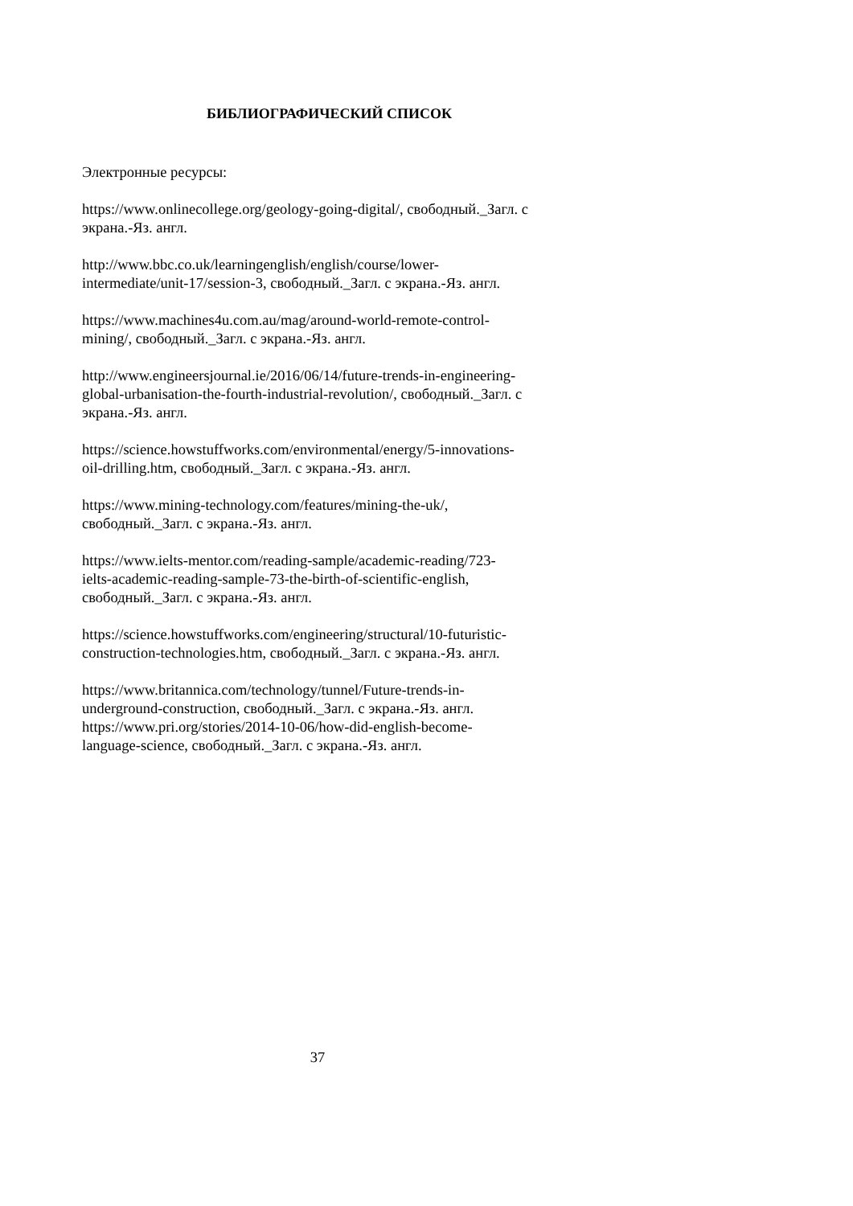БИБЛИОГРАФИЧЕСКИЙ СПИСОК
Электронные ресурсы:
https://www.onlinecollege.org/geology-going-digital/, свободный._Загл. с экрана.-Яз. англ.
http://www.bbc.co.uk/learningenglish/english/course/lower-
intermediate/unit-17/session-3, свободный._Загл. с экрана.-Яз. англ.
https://www.machines4u.com.au/mag/around-world-remote-control-
mining/, свободный._Загл. с экрана.-Яз. англ.
http://www.engineersjournal.ie/2016/06/14/future-trends-in-engineering-
global-urbanisation-the-fourth-industrial-revolution/, свободный._Загл. с экрана.-Яз. англ.
https://science.howstuffworks.com/environmental/energy/5-innovations-
oil-drilling.htm, свободный._Загл. с экрана.-Яз. англ.
https://www.mining-technology.com/features/mining-the-uk/,
свободный._Загл. с экрана.-Яз. англ.
https://www.ielts-mentor.com/reading-sample/academic-reading/723-
ielts-academic-reading-sample-73-the-birth-of-scientific-english,
свободный._Загл. с экрана.-Яз. англ.
https://science.howstuffworks.com/engineering/structural/10-futuristic-
construction-technologies.htm, свободный._Загл. с экрана.-Яз. англ.
https://www.britannica.com/technology/tunnel/Future-trends-in-
underground-construction, свободный._Загл. с экрана.-Яз. англ.
https://www.pri.org/stories/2014-10-06/how-did-english-become-
language-science, свободный._Загл. с экрана.-Яз. англ.
37